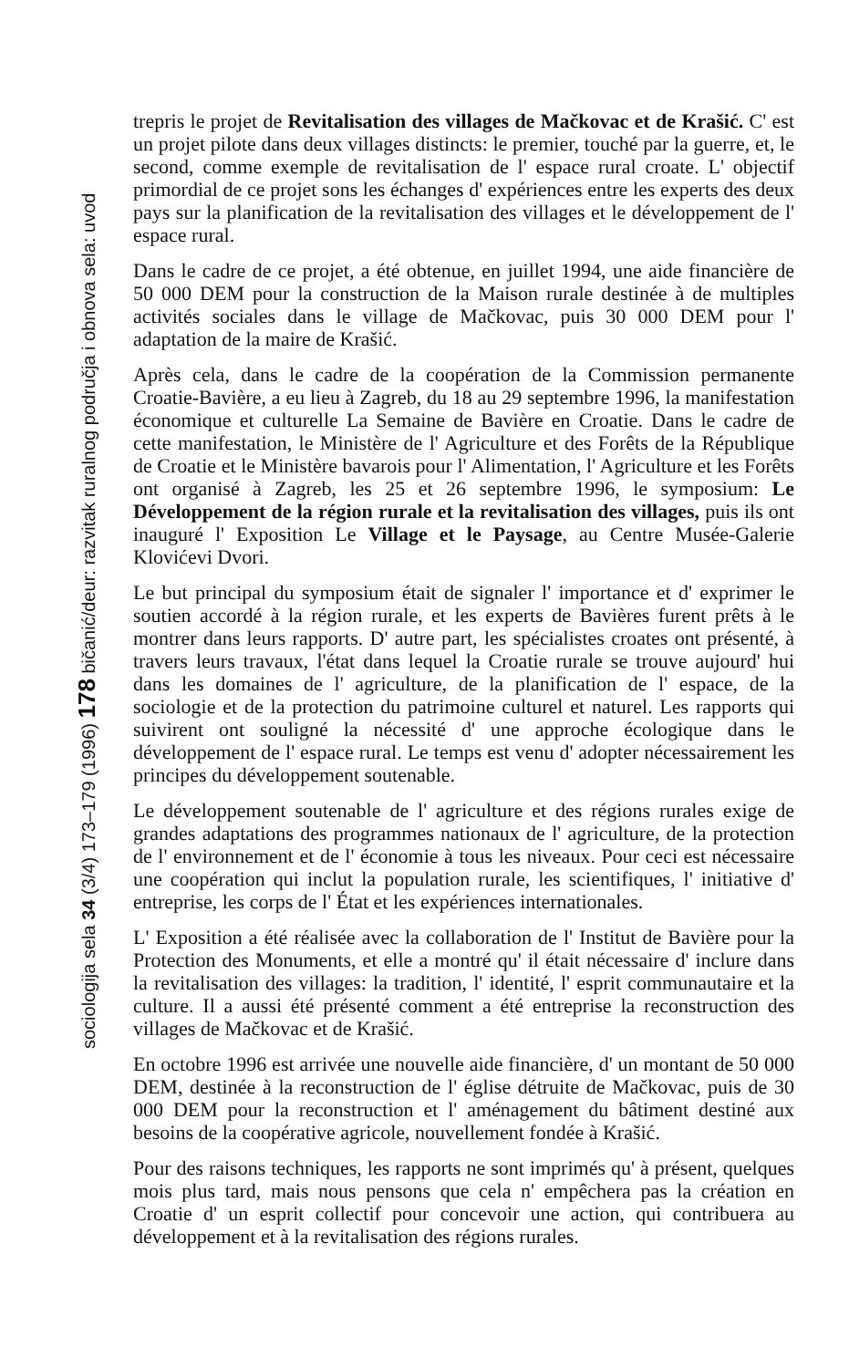sociologija sela 34 (3/4) 173–179 (1996) 178 bičanić/deur: razvitak ruralnog područja i obnova sela: uvod
trepris le projet de Revitalisation des villages de Mačkovac et de Krašić. C' est un projet pilote dans deux villages distincts: le premier, touché par la guerre, et, le second, comme exemple de revitalisation de l' espace rural croate. L' objectif primordial de ce projet sons les échanges d' expériences entre les experts des deux pays sur la planification de la revitalisation des villages et le développement de l' espace rural.
Dans le cadre de ce projet, a été obtenue, en juillet 1994, une aide financière de 50 000 DEM pour la construction de la Maison rurale destinée à de multiples activités sociales dans le village de Mačkovac, puis 30 000 DEM pour l' adaptation de la maire de Krašić.
Après cela, dans le cadre de la coopération de la Commission permanente Croatie-Bavière, a eu lieu à Zagreb, du 18 au 29 septembre 1996, la manifestation économique et culturelle La Semaine de Bavière en Croatie. Dans le cadre de cette manifestation, le Ministère de l' Agriculture et des Forêts de la République de Croatie et le Ministère bavarois pour l' Alimentation, l' Agriculture et les Forêts ont organisé à Zagreb, les 25 et 26 septembre 1996, le symposium: Le Développement de la région rurale et la revitalisation des villages, puis ils ont inauguré l' Exposition Le Village et le Paysage, au Centre Musée-Galerie Klovićevi Dvori.
Le but principal du symposium était de signaler l' importance et d' exprimer le soutien accordé à la région rurale, et les experts de Bavières furent prêts à le montrer dans leurs rapports. D' autre part, les spécialistes croates ont présenté, à travers leurs travaux, l'état dans lequel la Croatie rurale se trouve aujourd' hui dans les domaines de l' agriculture, de la planification de l' espace, de la sociologie et de la protection du patrimoine culturel et naturel. Les rapports qui suivirent ont souligné la nécessité d' une approche écologique dans le développement de l' espace rural. Le temps est venu d' adopter nécessairement les principes du développement soutenable.
Le développement soutenable de l' agriculture et des régions rurales exige de grandes adaptations des programmes nationaux de l' agriculture, de la protection de l' environnement et de l' économie à tous les niveaux. Pour ceci est nécessaire une coopération qui inclut la population rurale, les scientifiques, l' initiative d' entreprise, les corps de l' État et les expériences internationales.
L' Exposition a été réalisée avec la collaboration de l' Institut de Bavière pour la Protection des Monuments, et elle a montré qu' il était nécessaire d' inclure dans la revitalisation des villages: la tradition, l' identité, l' esprit communautaire et la culture. Il a aussi été présenté comment a été entreprise la reconstruction des villages de Mačkovac et de Krašić.
En octobre 1996 est arrivée une nouvelle aide financière, d' un montant de 50 000 DEM, destinée à la reconstruction de l' église détruite de Mačkovac, puis de 30 000 DEM pour la reconstruction et l' aménagement du bâtiment destiné aux besoins de la coopérative agricole, nouvellement fondée à Krašić.
Pour des raisons techniques, les rapports ne sont imprimés qu' à présent, quelques mois plus tard, mais nous pensons que cela n' empêchera pas la création en Croatie d' un esprit collectif pour concevoir une action, qui contribuera au développement et à la revitalisation des régions rurales.